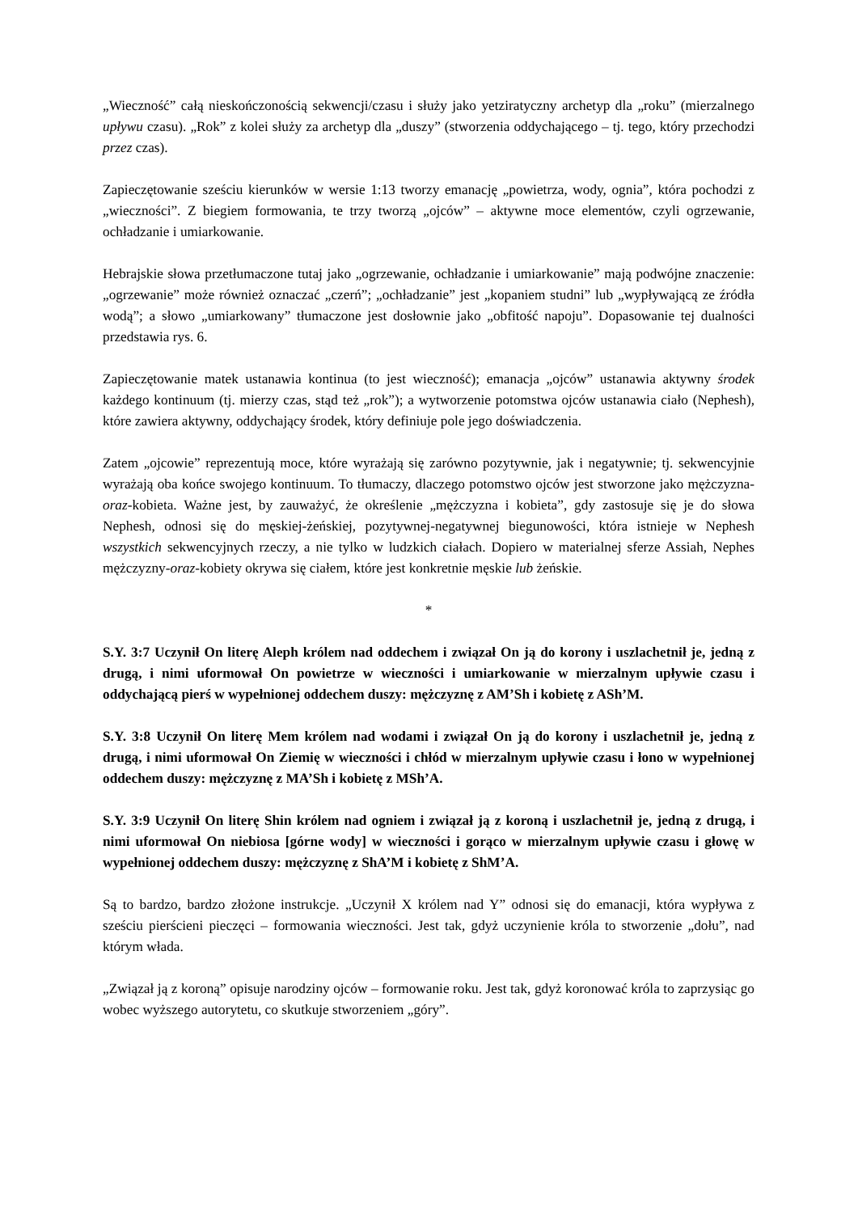„Wieczność” całą nieskończonością sekwencji/czasu i służy jako yetziratyczny archetyp dla „roku” (mierzalnego upływu czasu). „Rok” z kolei służy za archetyp dla „duszy” (stworzenia oddychającego – tj. tego, który przechodzi przez czas).
Zapieczętowanie sześciu kierunków w wersie 1:13 tworzy emanację „powietrza, wody, ognia”, która pochodzi z „wieczności”. Z biegiem formowania, te trzy tworzą „ojców” – aktywne moce elementów, czyli ogrzewanie, ochładzanie i umiarkowanie.
Hebrajskie słowa przetłumaczone tutaj jako „ogrzewanie, ochładzanie i umiarkowanie” mają podwójne znaczenie: „ogrzewanie” może również oznaczać „czerń”; „ochładzanie” jest „kopaniem studni” lub „wypływającą ze źródła wodą”; a słowo „umiarkowany” tłumaczone jest dosłownie jako „obfitość napoju”. Dopasowanie tej dualności przedstawia rys. 6.
Zapieczętowanie matek ustanawia kontinua (to jest wieczność); emanacja „ojców” ustanawia aktywny środek każdego kontinuum (tj. mierzy czas, stąd też „rok”); a wytworzenie potomstwa ojców ustanawia ciało (Nephesh), które zawiera aktywny, oddychający środek, który definiuje pole jego doświadczenia.
Zatem „ojcowie” reprezentują moce, które wyrażają się zarówno pozytywnie, jak i negatywnie; tj. sekwencyjnie wyrażają oba końce swojego kontinuum. To tłumaczy, dlaczego potomstwo ojców jest stworzone jako mężczyzna-oraz-kobieta. Ważne jest, by zauważyć, że określenie „mężczyzna i kobieta”, gdy zastosuje się je do słowa Nephesh, odnosi się do męskiej-żeńskiej, pozytywnej-negatywnej biegunowości, która istnieje w Nephesh wszystkich sekwencyjnych rzeczy, a nie tylko w ludzkich ciałach. Dopiero w materialnej sferze Assiah, Nephes mężczyzny-oraz-kobiety okrywa się ciałem, które jest konkretnie męskie lub żeńskie.
*
S.Y. 3:7 Uczynił On literę Aleph królem nad oddechem i związał On ją do korony i uszlachetnił je, jedną z drugą, i nimi uformował On powietrze w wieczności i umiarkowanie w mierzalnym upływie czasu i oddychającą pierś w wypełnionej oddechem duszy: mężczyznę z AM’Sh i kobietę z ASh’M.
S.Y. 3:8 Uczynił On literę Mem królem nad wodami i związał On ją do korony i uszlachetnił je, jedną z drugą, i nimi uformował On Ziemię w wieczności i chłód w mierzalnym upływie czasu i łono w wypełnionej oddechem duszy: mężczyznę z MA’Sh i kobietę z MSh’A.
S.Y. 3:9 Uczynił On literę Shin królem nad ogniem i związał ją z koroną i uszlachetnił je, jedną z drugą, i nimi uformował On niebiosa [górne wody] w wieczności i gorąco w mierzalnym upływie czasu i głowę w wypełnionej oddechem duszy: mężczyznę z ShA’M i kobietę z ShM’A.
Są to bardzo, bardzo złożone instrukcje. „Uczynił X królem nad Y” odnosi się do emanacji, która wypływa z sześciu pierścieni pieczęci – formowania wieczności. Jest tak, gdyż uczynienie króla to stworzenie „dołu”, nad którym włada.
„Związał ją z koroną” opisuje narodziny ojców – formowanie roku. Jest tak, gdyż koronować króla to zaprzysiąc go wobec wyższego autorytetu, co skutkuje stworzeniem „góry”.